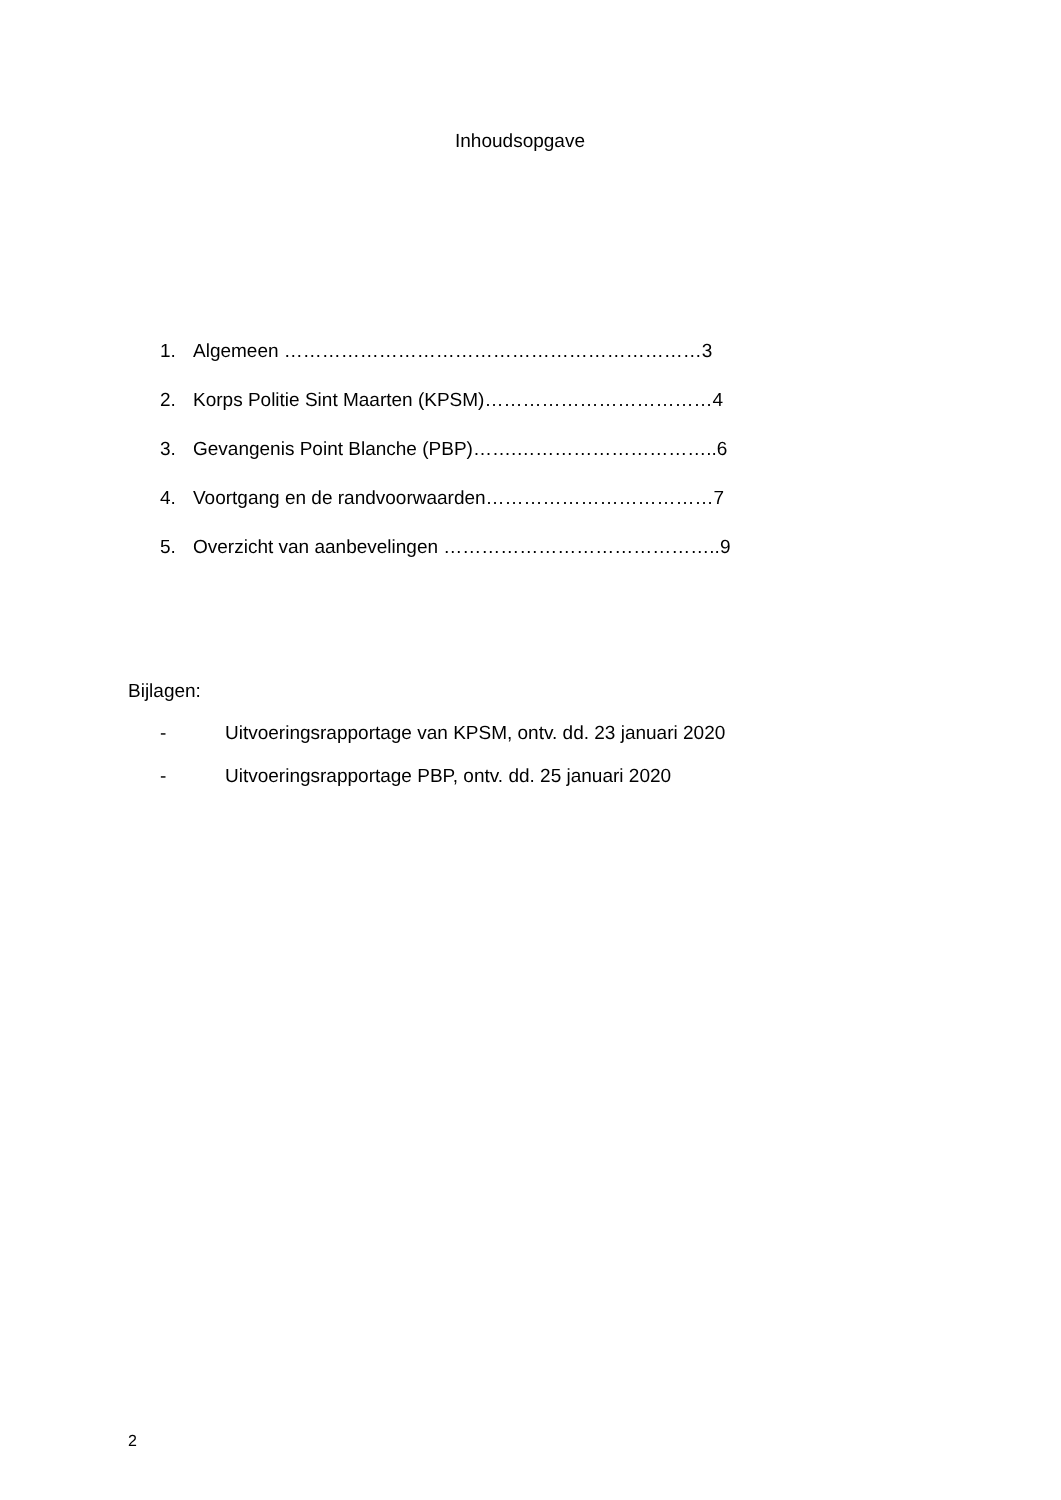Inhoudsopgave
1. Algemeen …………………………………………………………3
2. Korps Politie Sint Maarten (KPSM)………………………………4
3. Gevangenis Point Blanche (PBP)…….…………………………..6
4. Voortgang en de randvoorwaarden………………………………7
5. Overzicht van aanbevelingen ……………………………………..9
Bijlagen:
- Uitvoeringsrapportage van KPSM, ontv. dd. 23 januari 2020
- Uitvoeringsrapportage PBP, ontv. dd. 25 januari 2020
2